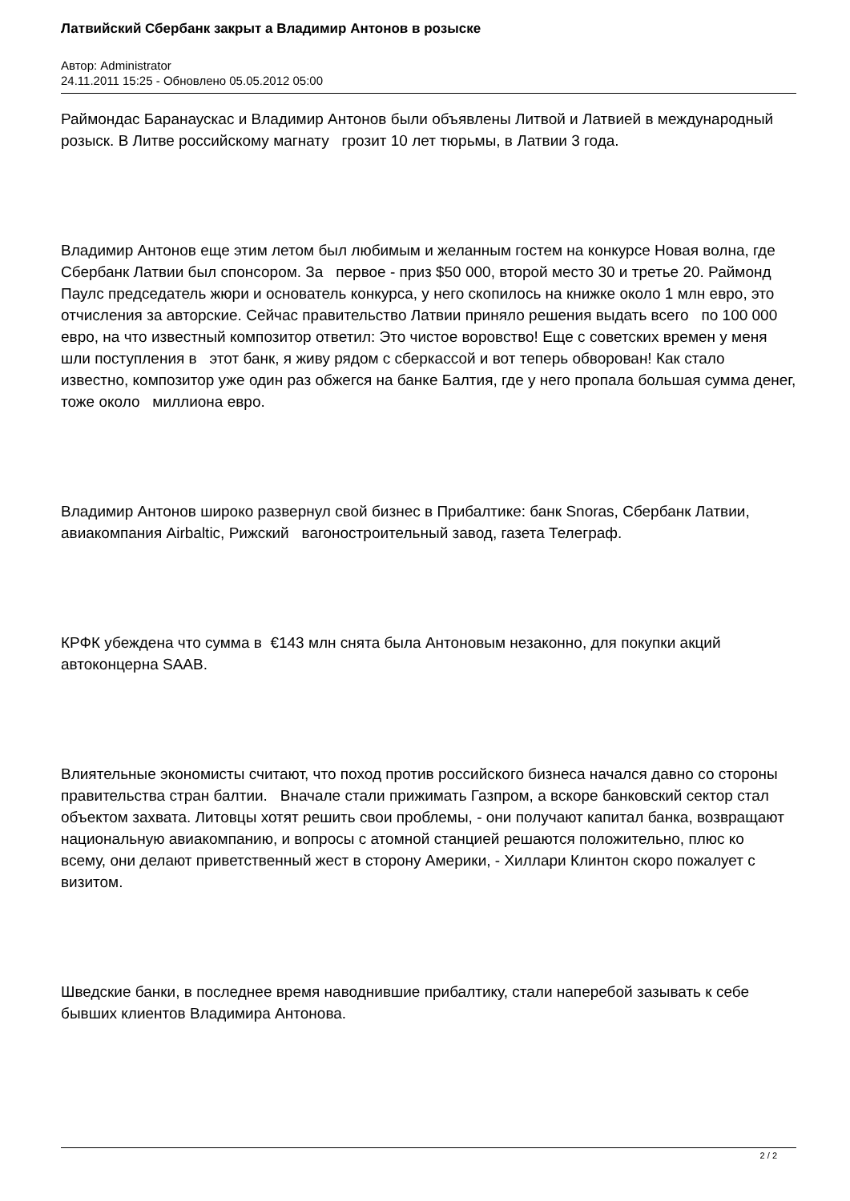Латвийский Сбербанк закрыт а Владимир Антонов в розыске
Автор: Administrator
24.11.2011 15:25 - Обновлено 05.05.2012 05:00
Раймондас Баранаускас и Владимир Антонов были объявлены Литвой и Латвией в международный розыск. В Литве российскому магнату грозит 10 лет тюрьмы, в Латвии 3 года.
Владимир Антонов еще этим летом был любимым и желанным гостем на конкурсе Новая волна, где Сбербанк Латвии был спонсором. За первое - приз $50 000, второй место 30 и третье 20. Раймонд Паулс председатель жюри и основатель конкурса, у него скопилось на книжке около 1 млн евро, это отчисления за авторские. Сейчас правительство Латвии приняло решения выдать всего по 100 000 евро, на что известный композитор ответил: Это чистое воровство! Еще с советских времен у меня шли поступления в этот банк, я живу рядом с сберкассой и вот теперь обворован! Как стало известно, композитор уже один раз обжегся на банке Балтия, где у него пропала большая сумма денег, тоже около миллиона евро.
Владимир Антонов широко развернул свой бизнес в Прибалтике: банк Snoras, Сбербанк Латвии, авиакомпания Airbaltic, Рижский вагоностроительный завод, газета Телеграф.
КРФК убеждена что сумма в €143 млн снята была Антоновым незаконно, для покупки акций автоконцерна SAAB.
Влиятельные экономисты считают, что поход против российского бизнеса начался давно со стороны правительства стран балтии. Вначале стали прижимать Газпром, а вскоре банковский сектор стал объектом захвата. Литовцы хотят решить свои проблемы, - они получают капитал банка, возвращают национальную авиакомпанию, и вопросы с атомной станцией решаются положительно, плюс ко всему, они делают приветственный жест в сторону Америки, - Хиллари Клинтон скоро пожалует с визитом.
Шведские банки, в последнее время наводнившие прибалтику, стали наперебой зазывать к себе бывших клиентов Владимира Антонова.
2 / 2